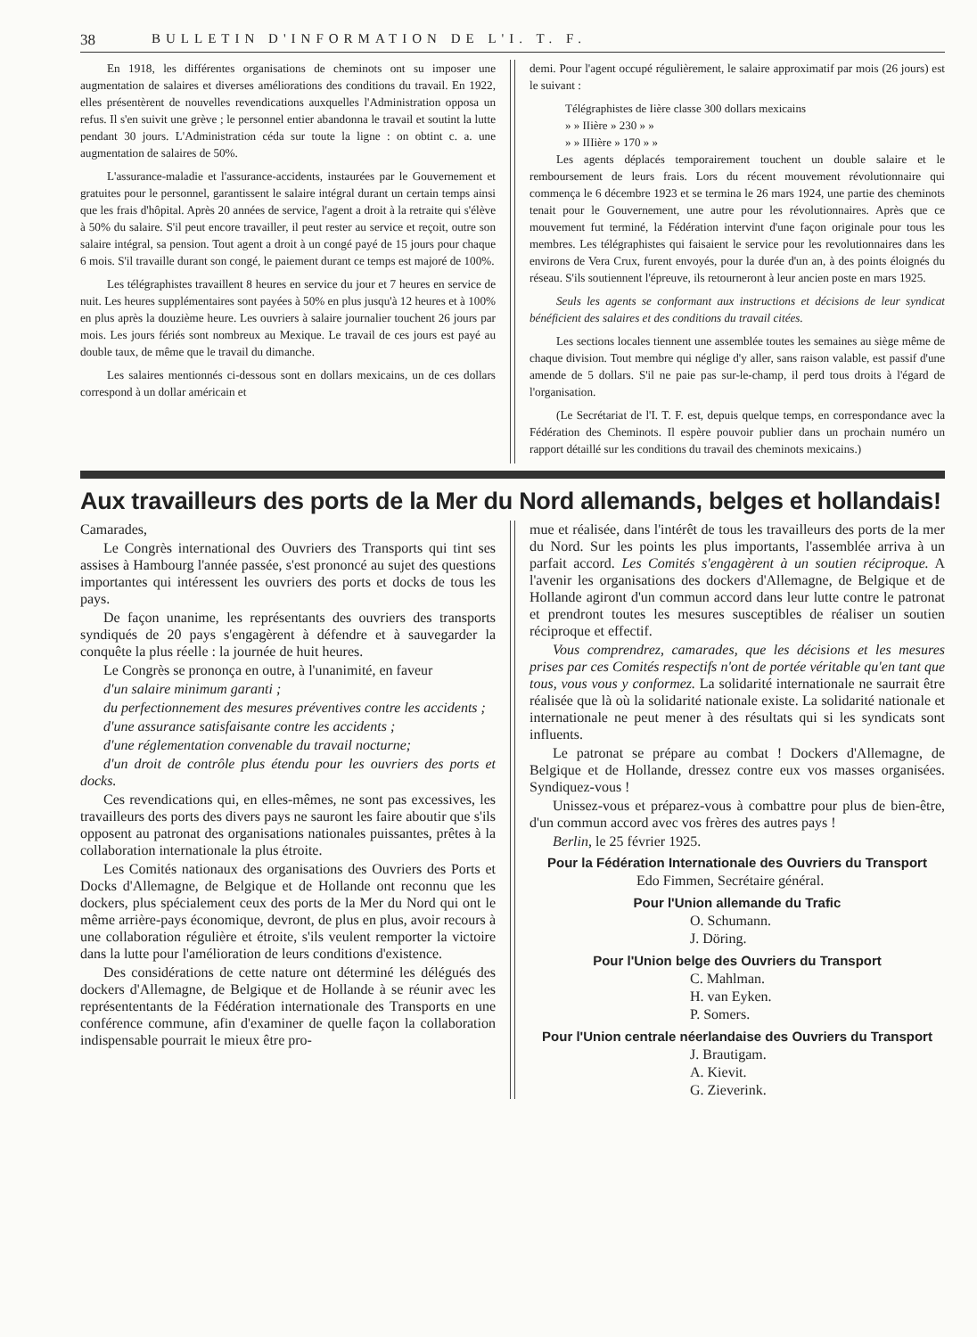38 BULLETIN D'INFORMATION DE L'I. T. F.
En 1918, les différentes organisations de cheminots ont su imposer une augmentation de salaires et diverses améliorations des conditions du travail. En 1922, elles présentèrent de nouvelles revendications auxquelles l'Administration opposa un refus. Il s'en suivit une grève ; le personnel entier abandonna le travail et soutint la lutte pendant 30 jours. L'Administration céda sur toute la ligne : on obtint c. a. une augmentation de salaires de 50%.
L'assurance-maladie et l'assurance-accidents, instaurées par le Gouvernement et gratuites pour le personnel, garantissent le salaire intégral durant un certain temps ainsi que les frais d'hôpital. Après 20 années de service, l'agent a droit à la retraite qui s'élève à 50% du salaire. S'il peut encore travailler, il peut rester au service et reçoit, outre son salaire intégral, sa pension. Tout agent a droit à un congé payé de 15 jours pour chaque 6 mois. S'il travaille durant son congé, le paiement durant ce temps est majoré de 100%.
Les télégraphistes travaillent 8 heures en service du jour et 7 heures en service de nuit. Les heures supplémentaires sont payées à 50% en plus jusqu'à 12 heures et à 100% en plus après la douzième heure. Les ouvriers à salaire journalier touchent 26 jours par mois. Les jours fériés sont nombreux au Mexique. Le travail de ces jours est payé au double taux, de même que le travail du dimanche.
Les salaires mentionnés ci-dessous sont en dollars mexicains, un de ces dollars correspond à un dollar américain et
demi. Pour l'agent occupé régulièrement, le salaire approximatif par mois (26 jours) est le suivant :
Télégraphistes de Iière classe 300 dollars mexicains
» » IIière » 230 » »
» » IIIière » 170 » »
Les agents déplacés temporairement touchent un double salaire et le remboursement de leurs frais. Lors du récent mouvement révolutionnaire qui commença le 6 décembre 1923 et se termina le 26 mars 1924, une partie des cheminots tenait pour le Gouvernement, une autre pour les révolutionnaires. Après que ce mouvement fut terminé, la Fédération intervint d'une façon originale pour tous les membres. Les télégraphistes qui faisaient le service pour les revolutionnaires dans les environs de Vera Crux, furent envoyés, pour la durée d'un an, à des points éloignés du réseau. S'ils soutiennent l'épreuve, ils retourneront à leur ancien poste en mars 1925.
Seuls les agents se conformant aux instructions et décisions de leur syndicat bénéficient des salaires et des conditions du travail citées.
Les sections locales tiennent une assemblée toutes les semaines au siège même de chaque division. Tout membre qui néglige d'y aller, sans raison valable, est passif d'une amende de 5 dollars. S'il ne paie pas sur-le-champ, il perd tous droits à l'égard de l'organisation.
(Le Secrétariat de l'I. T. F. est, depuis quelque temps, en correspondance avec la Fédération des Cheminots. Il espère pouvoir publier dans un prochain numéro un rapport détaillé sur les conditions du travail des cheminots mexicains.)
Aux travailleurs des ports de la Mer du Nord allemands, belges et hollandais!
Camarades,
Le Congrès international des Ouvriers des Transports qui tint ses assises à Hambourg l'année passée, s'est prononcé au sujet des questions importantes qui intéressent les ouvriers des ports et docks de tous les pays.
De façon unanime, les représentants des ouvriers des transports syndiqués de 20 pays s'engagèrent à défendre et à sauvegarder la conquête la plus réelle : la journée de huit heures.
Le Congrès se prononça en outre, à l'unanimité, en faveur
d'un salaire minimum garanti ;
du perfectionnement des mesures préventives contre les accidents ;
d'une assurance satisfaisante contre les accidents ;
d'une réglementation convenable du travail nocturne;
d'un droit de contrôle plus étendu pour les ouvriers des ports et docks.
Ces revendications qui, en elles-mêmes, ne sont pas excessives, les travailleurs des ports des divers pays ne sauront les faire aboutir que s'ils opposent au patronat des organisations nationales puissantes, prêtes à la collaboration internationale la plus étroite.
Les Comités nationaux des organisations des Ouvriers des Ports et Docks d'Allemagne, de Belgique et de Hollande ont reconnu que les dockers, plus spécialement ceux des ports de la Mer du Nord qui ont le même arrière-pays économique, devront, de plus en plus, avoir recours à une collaboration régulière et étroite, s'ils veulent remporter la victoire dans la lutte pour l'amélioration de leurs conditions d'existence.
Des considérations de cette nature ont déterminé les délégués des dockers d'Allemagne, de Belgique et de Hollande à se réunir avec les représententants de la Fédération internationale des Transports en une conférence commune, afin d'examiner de quelle façon la collaboration indispensable pourrait le mieux être pro-
mue et réalisée, dans l'intérêt de tous les travailleurs des ports de la mer du Nord. Sur les points les plus importants, l'assemblée arriva à un parfait accord. Les Comités s'engagèrent à un soutien réciproque. A l'avenir les organisations des dockers d'Allemagne, de Belgique et de Hollande agiront d'un commun accord dans leur lutte contre le patronat et prendront toutes les mesures susceptibles de réaliser un soutien réciproque et effectif.
Vous comprendrez, camarades, que les décisions et les mesures prises par ces Comités respectifs n'ont de portée véritable qu'en tant que tous, vous vous y conformez. La solidarité internationale ne saurrait être réalisée que là où la solidarité nationale existe. La solidarité nationale et internationale ne peut mener à des résultats qui si les syndicats sont influents.
Le patronat se prépare au combat ! Dockers d'Allemagne, de Belgique et de Hollande, dressez contre eux vos masses organisées. Syndiquez-vous !
Unissez-vous et préparez-vous à combattre pour plus de bien-être, d'un commun accord avec vos frères des autres pays !
Berlin, le 25 février 1925.
Pour la Fédération Internationale des Ouvriers du Transport
Edo Fimmen, Secrétaire général.
Pour l'Union allemande du Trafic
O. Schumann.
J. Döring.
Pour l'Union belge des Ouvriers du Transport
C. Mahlman.
H. van Eyken.
P. Somers.
Pour l'Union centrale néerlandaise des Ouvriers du Transport
J. Brautigam.
A. Kievit.
G. Zieverink.